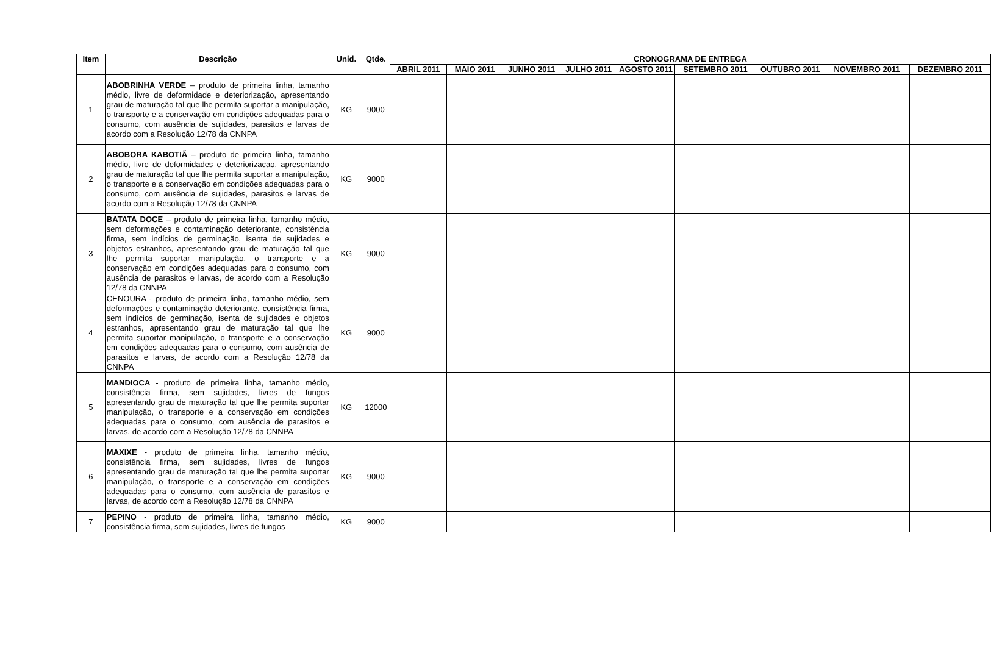| Item | Descrição | Unid. | Qtde. | CRONOGRAMA DE ENTREGA | | | | | | | | |
| --- | --- | --- | --- | --- | --- | --- | --- | --- | --- | --- | --- | --- |
| | | | | ABRIL 2011 | MAIO 2011 | JUNHO 2011 | JULHO 2011 | AGOSTO 2011 | SETEMBRO 2011 | OUTUBRO 2011 | NOVEMBRO 2011 | DEZEMBRO 2011 |
| 1 | ABOBRINHA VERDE – produto de primeira linha, tamanho médio, livre de deformidade e deteriorização, apresentando grau de maturação tal que lhe permita suportar a manipulação, o transporte e a conservação em condições adequadas para o consumo, com ausência de sujidades, parasitos e larvas de acordo com a Resolução 12/78 da CNNPA | KG | 9000 | | | | | | | | | |
| 2 | ABOBORA KABOTIÃ – produto de primeira linha, tamanho médio, livre de deformidades e deteriorizacao, apresentando grau de maturação tal que lhe permita suportar a manipulação, o transporte e a conservação em condições adequadas para o consumo, com ausência de sujidades, parasitos e larvas de acordo com a Resolução 12/78 da CNNPA | KG | 9000 | | | | | | | | | |
| 3 | BATATA DOCE – produto de primeira linha, tamanho médio, sem deformações e contaminação deteriorante, consistência firma, sem indícios de germinação, isenta de sujidades e objetos estranhos, apresentando grau de maturação tal que lhe permita suportar manipulação, o transporte e a conservação em condições adequadas para o consumo, com ausência de parasitos e larvas, de acordo com a Resolução 12/78 da CNNPA | KG | 9000 | | | | | | | | | |
| 4 | CENOURA - produto de primeira linha, tamanho médio, sem deformações e contaminação deteriorante, consistência firma, sem indícios de germinação, isenta de sujidades e objetos estranhos, apresentando grau de maturação tal que lhe permita suportar manipulação, o transporte e a conservação em condições adequadas para o consumo, com ausência de parasitos e larvas, de acordo com a Resolução 12/78 da CNNPA | KG | 9000 | | | | | | | | | |
| 5 | MANDIOCA - produto de primeira linha, tamanho médio, consistência firma, sem sujidades, livres de fungos apresentando grau de maturação tal que lhe permita suportar manipulação, o transporte e a conservação em condições adequadas para o consumo, com ausência de parasitos e larvas, de acordo com a Resolução 12/78 da CNNPA | KG | 12000 | | | | | | | | | |
| 6 | MAXIXE - produto de primeira linha, tamanho médio, consistência firma, sem sujidades, livres de fungos apresentando grau de maturação tal que lhe permita suportar manipulação, o transporte e a conservação em condições adequadas para o consumo, com ausência de parasitos e larvas, de acordo com a Resolução 12/78 da CNNPA | KG | 9000 | | | | | | | | | |
| 7 | PEPINO - produto de primeira linha, tamanho médio, consistência firma, sem sujidades, livres de fungos | KG | 9000 | | | | | | | | | |